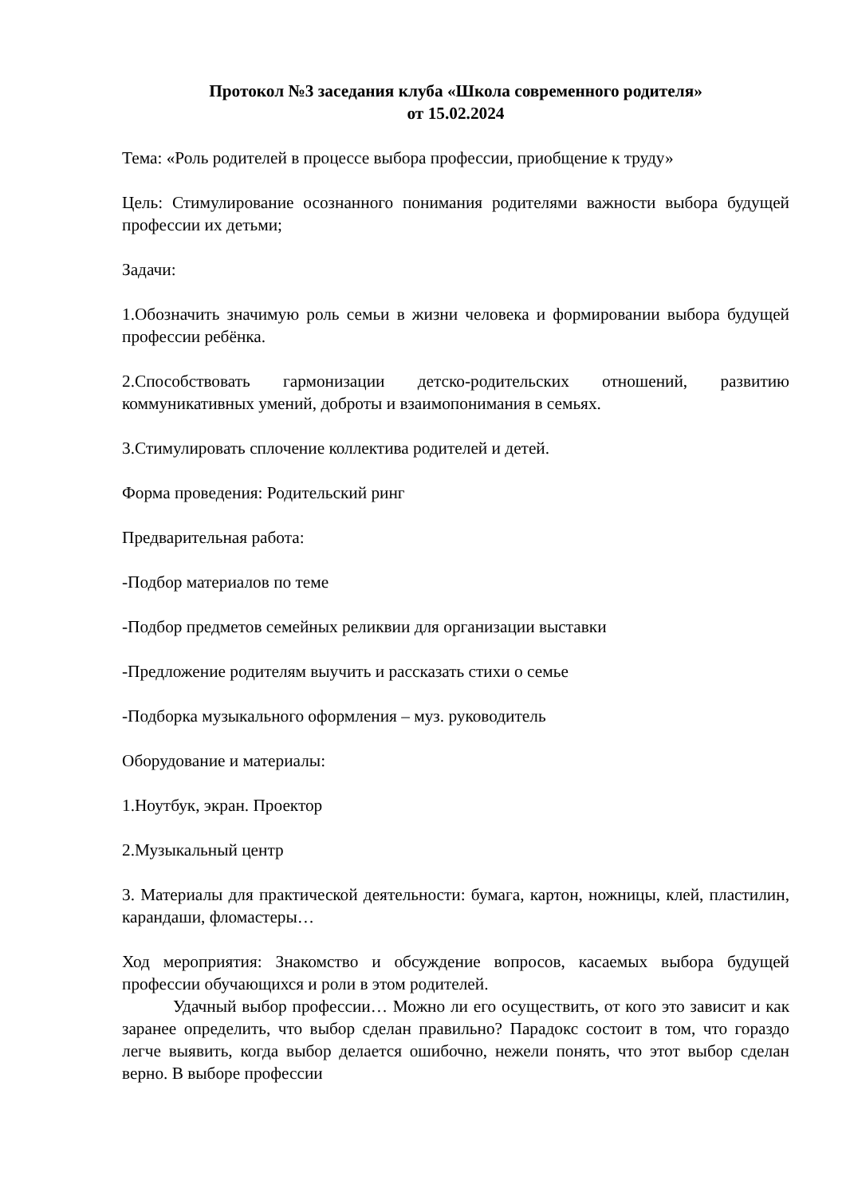Протокол №3 заседания клуба «Школа современного родителя»
от 15.02.2024
Тема: «Роль родителей в процессе выбора профессии, приобщение к труду»
Цель: Стимулирование осознанного понимания родителями важности выбора будущей профессии их детьми;
Задачи:
1.Обозначить значимую роль семьи в жизни человека и формировании выбора будущей профессии ребёнка.
2.Способствовать гармонизации детско-родительских отношений, развитию коммуникативных умений, доброты и взаимопонимания в семьях.
3.Стимулировать сплочение коллектива родителей и детей.
Форма проведения: Родительский ринг
Предварительная работа:
-Подбор материалов по теме
-Подбор предметов семейных реликвии для организации выставки
-Предложение родителям выучить и рассказать стихи о семье
-Подборка музыкального оформления – муз. руководитель
Оборудование и материалы:
1.Ноутбук, экран. Проектор
2.Музыкальный центр
3. Материалы для практической деятельности: бумага, картон, ножницы, клей, пластилин, карандаши, фломастеры…
Ход мероприятия: Знакомство и обсуждение вопросов, касаемых выбора будущей профессии обучающихся и роли в этом родителей.
Удачный выбор профессии… Можно ли его осуществить, от кого это зависит и как заранее определить, что выбор сделан правильно? Парадокс состоит в том, что гораздо легче выявить, когда выбор делается ошибочно, нежели понять, что этот выбор сделан верно. В выборе профессии